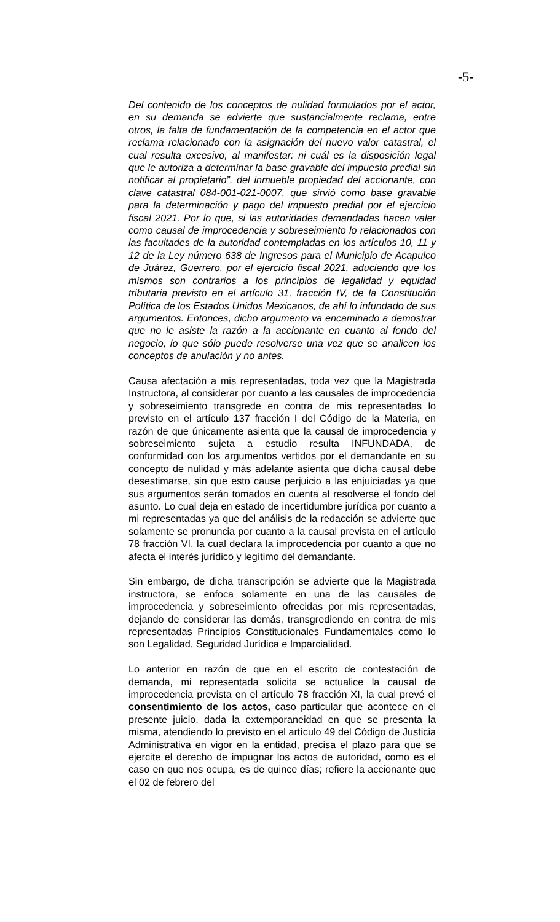-5-
Del contenido de los conceptos de nulidad formulados por el actor, en su demanda se advierte que sustancialmente reclama, entre otros, la falta de fundamentación de la competencia en el actor que reclama relacionado con la asignación del nuevo valor catastral, el cual resulta excesivo, al manifestar: ni cuál es la disposición legal que le autoriza a determinar la base gravable del impuesto predial sin notificar al propietario”, del inmueble propiedad del accionante, con clave catastral 084-001-021-0007, que sirvió como base gravable para la determinación y pago del impuesto predial por el ejercicio fiscal 2021. Por lo que, si las autoridades demandadas hacen valer como causal de improcedencia y sobreseimiento lo relacionados con las facultades de la autoridad contempladas en los artículos 10, 11 y 12 de la Ley número 638 de Ingresos para el Municipio de Acapulco de Juárez, Guerrero, por el ejercicio fiscal 2021, aduciendo que los mismos son contrarios a los principios de legalidad y equidad tributaria previsto en el artículo 31, fracción IV, de la Constitución Política de los Estados Unidos Mexicanos, de ahí lo infundado de sus argumentos. Entonces, dicho argumento va encaminado a demostrar que no le asiste la razón a la accionante en cuanto al fondo del negocio, lo que sólo puede resolverse una vez que se analicen los conceptos de anulación y no antes.
Causa afectación a mis representadas, toda vez que la Magistrada Instructora, al considerar por cuanto a las causales de improcedencia y sobreseimiento transgrede en contra de mis representadas lo previsto en el artículo 137 fracción I del Código de la Materia, en razón de que únicamente asienta que la causal de improcedencia y sobreseimiento sujeta a estudio resulta INFUNDADA, de conformidad con los argumentos vertidos por el demandante en su concepto de nulidad y más adelante asienta que dicha causal debe desestimarse, sin que esto cause perjuicio a las enjuiciadas ya que sus argumentos serán tomados en cuenta al resolverse el fondo del asunto. Lo cual deja en estado de incertidumbre jurídica por cuanto a mi representadas ya que del análisis de la redacción se advierte que solamente se pronuncia por cuanto a la causal prevista en el artículo 78 fracción VI, la cual declara la improcedencia por cuanto a que no afecta el interés jurídico y legítimo del demandante.
Sin embargo, de dicha transcripción se advierte que la Magistrada instructora, se enfoca solamente en una de las causales de improcedencia y sobreseimiento ofrecidas por mis representadas, dejando de considerar las demás, transgrediendo en contra de mis representadas Principios Constitucionales Fundamentales como lo son Legalidad, Seguridad Jurídica e Imparcialidad.
Lo anterior en razón de que en el escrito de contestación de demanda, mi representada solicita se actualice la causal de improcedencia prevista en el artículo 78 fracción XI, la cual prevé el consentimiento de los actos, caso particular que acontece en el presente juicio, dada la extemporaneidad en que se presenta la misma, atendiendo lo previsto en el artículo 49 del Código de Justicia Administrativa en vigor en la entidad, precisa el plazo para que se ejercite el derecho de impugnar los actos de autoridad, como es el caso en que nos ocupa, es de quince días; refiere la accionante que el 02 de febrero del